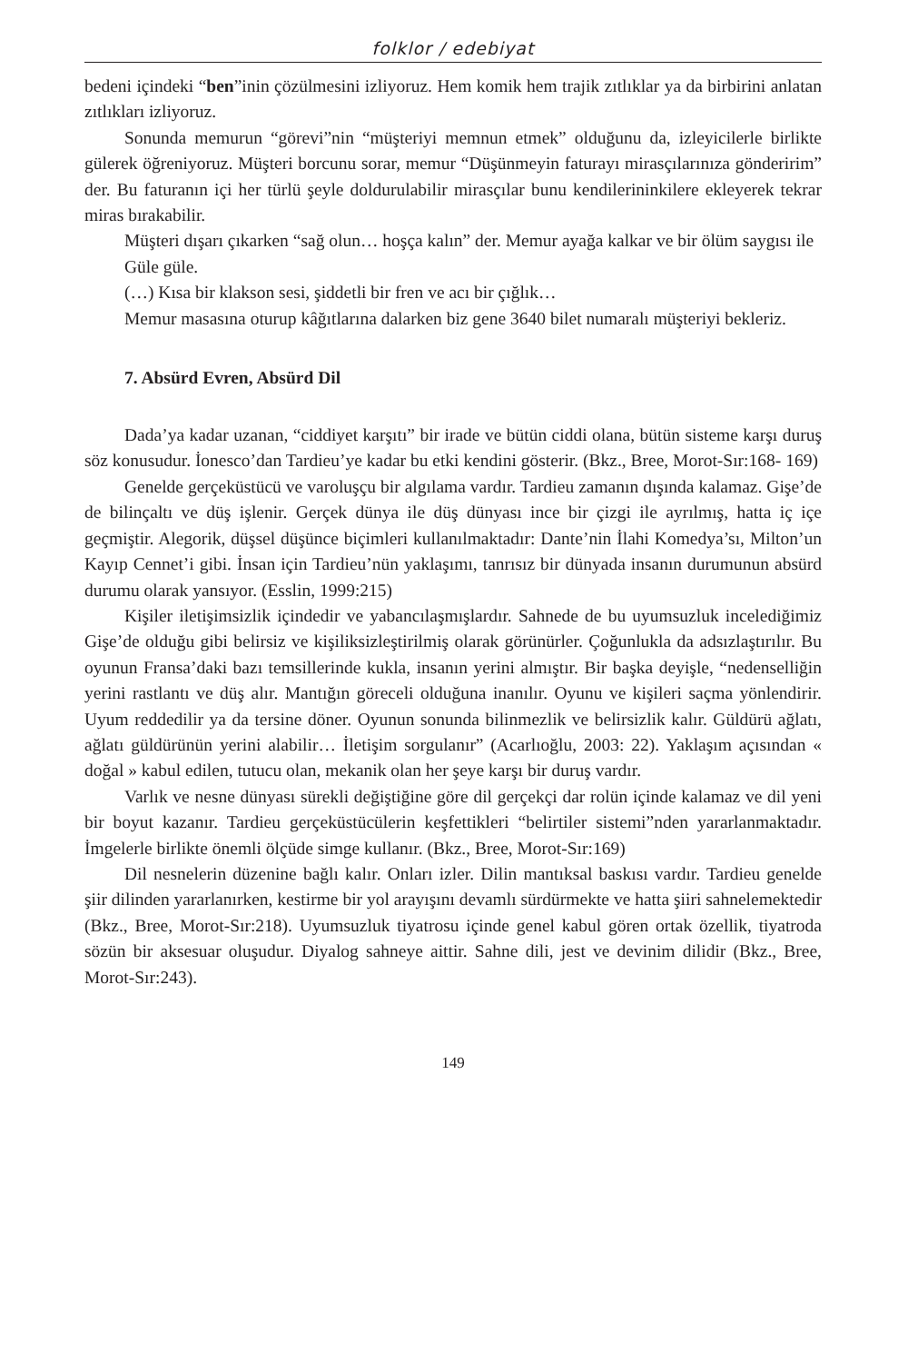folklor / edebiyat
bedeni içindeki “ben”inin çözülmesini izliyoruz. Hem komik hem trajik zıtlıklar ya da birbirini anlatan zıtlıkları izliyoruz.
Sonunda memurun “görevi”nin “müşteriyi memnun etmek” olduğunu da, izleyicilerle birlikte gülerek öğreniyoruz. Müşteri borcunu sorar, memur “Düşünmeyin faturayı mirasçılarınıza gönderirim” der. Bu faturanın içi her türlü şeyle doldurulabilir mirasçılar bunu kendilerininkilere ekleyerek tekrar miras bırakabilir.
Müşteri dışarı çıkarken “sağ olun… hoşça kalın” der. Memur ayağa kalkar ve bir ölüm saygısı ile
Güle güle.
(…) Kısa bir klakson sesi, şiddetli bir fren ve acı bir çığlık…
Memur masasına oturup kâğıtlarına dalarken biz gene 3640 bilet numaralı müşteriyi bekleriz.
7. Absürd Evren, Absürd Dil
Dada’ya kadar uzanan, “ciddiyet karşıtı” bir irade ve bütün ciddi olana, bütün sisteme karşı duruş söz konusudur. İonesco’dan Tardieu’ye kadar bu etki kendini gösterir. (Bkz., Bree, Morot-Sır:168- 169)
Genelde gerçeküstücü ve varoluşçu bir algılama vardır. Tardieu zamanın dışında kalamaz. Gişe’de de bilinçaltı ve düş işlenir. Gerçek dünya ile düş dünyası ince bir çizgi ile ayrılmış, hatta iç içe geçmiştir. Alegorik, düşsel düşünce biçimleri kullanılmaktadır: Dante’nin İlahi Komedya’sı, Milton’un Kayıp Cennet’i gibi. İnsan için Tardieu’nün yaklaşımı, tanrısız bir dünyada insanın durumunun absürd durumu olarak yansıyor. (Esslin, 1999:215)
Kişiler iletişimsizlik içindedir ve yabancılaşmışlardır. Sahnede de bu uyumsuzluk incelediğimiz Gişe’de olduğu gibi belirsiz ve kişiliksizleştirilmiş olarak görünürler. Çoğunlukla da adsızlaştırılır. Bu oyunun Fransa’daki bazı temsillerinde kukla, insanın yerini almıştır. Bir başka deyişle, “nedenselliğin yerini rastlantı ve düş alır. Mantığın göreceli olduğuna inanılır. Oyunu ve kişileri saçma yönlendirir. Uyum reddedilir ya da tersine döner. Oyunun sonunda bilinmezlik ve belirsizlik kalır. Güldürü ağlatı, ağlatı güldürünün yerini alabilir… İletişim sorgulanır” (Acarlıoğlu, 2003: 22). Yaklaşım açısından « doğal » kabul edilen, tutucu olan, mekanik olan her şeye karşı bir duruş vardır.
Varlık ve nesne dünyası sürekli değiştiğine göre dil gerçekçi dar rolün içinde kalamaz ve dil yeni bir boyut kazanır. Tardieu gerçeküstücülerin keşfettikleri “belirtiler sistemi”nden yararlanmaktadır. İmgelerle birlikte önemli ölçüde simge kullanır. (Bkz., Bree, Morot-Sır:169)
Dil nesnelerin düzenine bağlı kalır. Onları izler. Dilin mantıksal baskısı vardır. Tardieu genelde şiir dilinden yararlanırken, kestirme bir yol arayışını devamlı sürdürmekte ve hatta şiiri sahnelemektedir (Bkz., Bree, Morot-Sır:218). Uyumsuzluk tiyatrosu içinde genel kabul gören ortak özellik, tiyatroda sözün bir aksesuar oluşudur. Diyalog sahneye aittir. Sahne dili, jest ve devinim dilidir (Bkz., Bree, Morot-Sır:243).
149